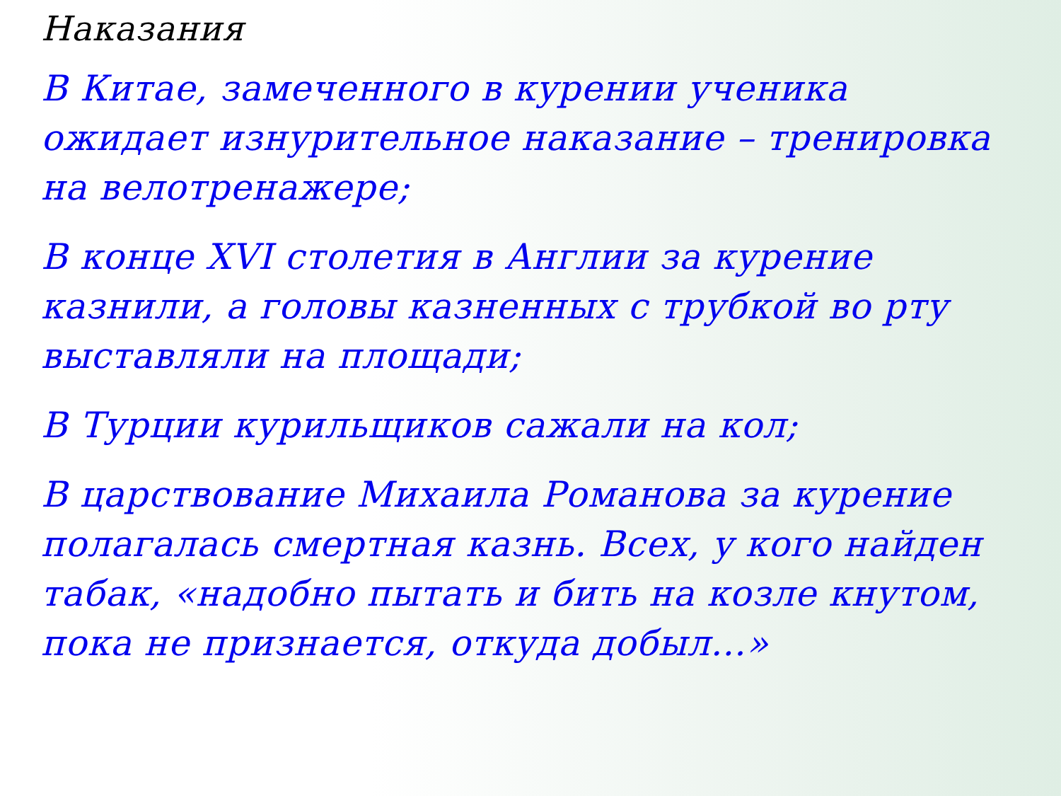Наказания
В Китае, замеченного в курении ученика ожидает изнурительное наказание – тренировка на велотренажере;
В конце XVI столетия в Англии за курение казнили, а головы казненных с трубкой во рту выставляли на площади;
В Турции курильщиков сажали на кол;
В царствование Михаила Романова за курение полагалась смертная казнь. Всех, у кого найден табак, «надобно пытать и бить на козле кнутом, пока не признается, откуда добыл…»